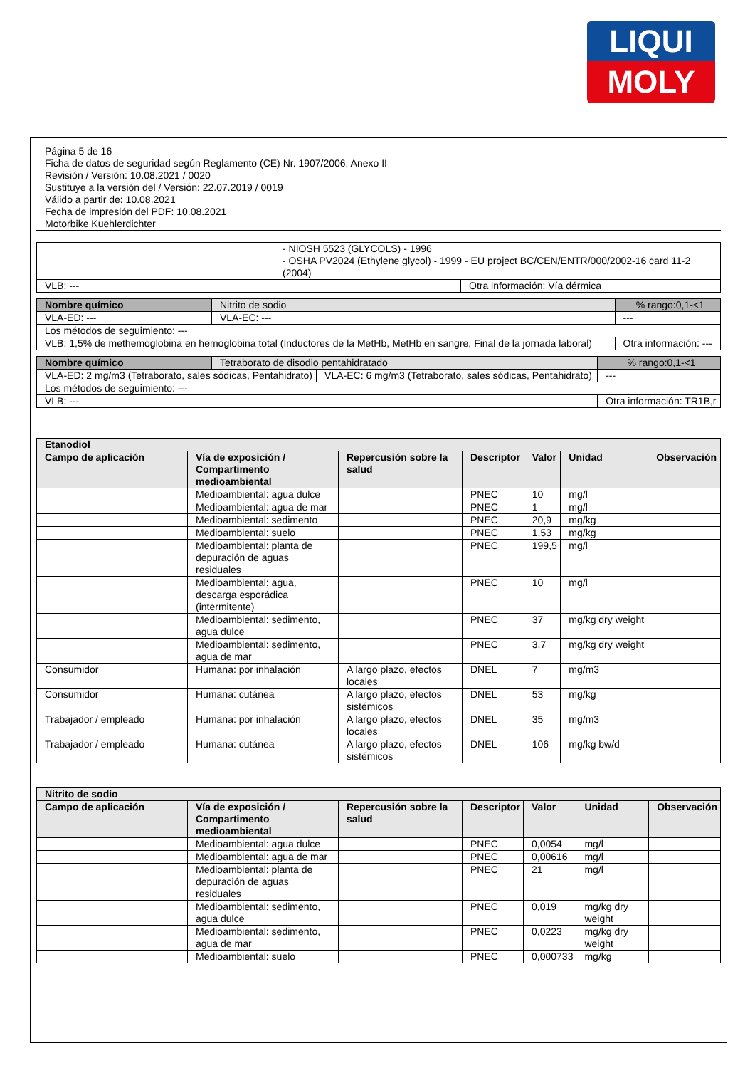LIQUI
MOLY
Página 5 de 16
Ficha de datos de seguridad según Reglamento (CE) Nr. 1907/2006, Anexo II
Revisión / Versión: 10.08.2021 / 0020
Sustituye a la versión del / Versión: 22.07.2019 / 0019
Válido a partir de: 10.08.2021
Fecha de impresión del PDF: 10.08.2021
Motorbike Kuehlerdichter
| - NIOSH 5523 (GLYCOLS) - 1996 - OSHA PV2024 (Ethylene glycol) - 1999 - EU project BC/CEN/ENTR/000/2002-16 card 11-2 (2004) | |
| VLB: --- | Otra información: Vía dérmica |
| Nombre químico | Nitrito de sodio | | % rango:0,1-<1 |
| VLA-ED: --- | | VLA-EC: --- | --- |
| Los métodos de seguimiento: --- | | | |
| VLB: 1,5% de methemoglobina en hemoglobina total (Inductores de la MetHb, MetHb en sangre, Final de la jornada laboral) | | | Otra información: --- |
| Nombre químico | Tetraborato de disodio pentahidratado | | % rango:0,1-<1 |
| VLA-ED: 2 mg/m3 (Tetraborato, sales sódicas, Pentahidrato) | | VLA-EC: 6 mg/m3 (Tetraborato, sales sódicas, Pentahidrato) | --- |
| Los métodos de seguimiento: --- | | | |
| VLB: --- | | | Otra información: TR1B,r |
| Etanodiol | | | | | | |
| --- | --- | --- | --- | --- | --- | --- |
| Campo de aplicación | Vía de exposición / Compartimento medioambiental | Repercusión sobre la salud | Descriptor | Valor | Unidad | Observación |
| | Medioambiental: agua dulce | | PNEC | 10 | mg/l | |
| | Medioambiental: agua de mar | | PNEC | 1 | mg/l | |
| | Medioambiental: sedimento | | PNEC | 20,9 | mg/kg | |
| | Medioambiental: suelo | | PNEC | 1,53 | mg/kg | |
| | Medioambiental: planta de depuración de aguas residuales | | PNEC | 199,5 | mg/l | |
| | Medioambiental: agua, descarga esporádica (intermitente) | | PNEC | 10 | mg/l | |
| | Medioambiental: sedimento, agua dulce | | PNEC | 37 | mg/kg dry weight | |
| | Medioambiental: sedimento, agua de mar | | PNEC | 3,7 | mg/kg dry weight | |
| Consumidor | Humana: por inhalación | A largo plazo, efectos locales | DNEL | 7 | mg/m3 | |
| Consumidor | Humana: cutánea | A largo plazo, efectos sistémicos | DNEL | 53 | mg/kg | |
| Trabajador / empleado | Humana: por inhalación | A largo plazo, efectos locales | DNEL | 35 | mg/m3 | |
| Trabajador / empleado | Humana: cutánea | A largo plazo, efectos sistémicos | DNEL | 106 | mg/kg bw/d | |
| Nitrito de sodio | | | | | | |
| --- | --- | --- | --- | --- | --- | --- |
| Campo de aplicación | Vía de exposición / Compartimento medioambiental | Repercusión sobre la salud | Descriptor | Valor | Unidad | Observación |
| | Medioambiental: agua dulce | | PNEC | 0,0054 | mg/l | |
| | Medioambiental: agua de mar | | PNEC | 0,00616 | mg/l | |
| | Medioambiental: planta de depuración de aguas residuales | | PNEC | 21 | mg/l | |
| | Medioambiental: sedimento, agua dulce | | PNEC | 0,019 | mg/kg dry weight | |
| | Medioambiental: sedimento, agua de mar | | PNEC | 0,0223 | mg/kg dry weight | |
| | Medioambiental: suelo | | PNEC | 0,000733 | mg/kg | |